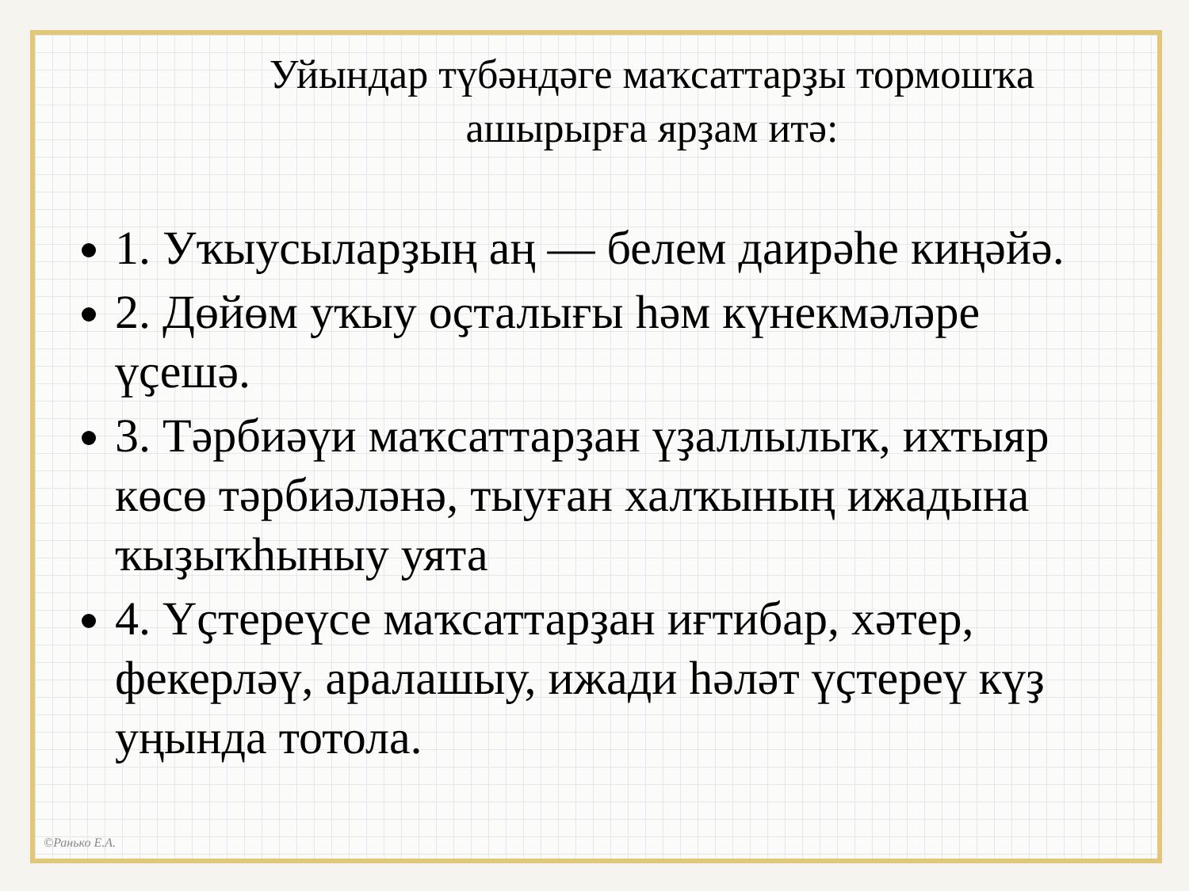Уйындар түбәндәге маҡсаттарҙы тормошҡа ашырырға ярҙам итә:
1. Уҡыусыларҙың аң — белем даирәһе киңәйә.
2. Дөйөм уҡыу оҫталығы һәм күнекмәләре үҫешә.
3. Тәрбиәүи маҡсаттарҙан үҙаллылыҡ, ихтыяр көсө тәрбиәләнә, тыуған халҡының ижадына ҡыҙыҡһыныу уята
4. Үҫтереүсе маҡсаттарҙан иғтибар, хәтер, фекерләү, аралашыу, ижади һәләт үҫтереү күҙ уңында тотола.
©Ранько Е.А.